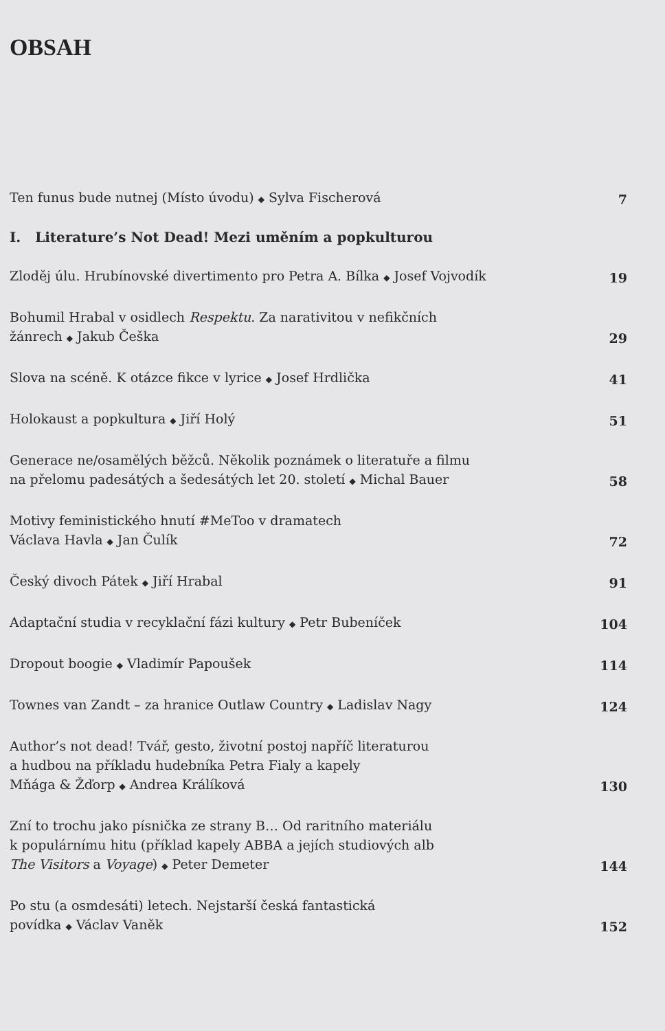OBSAH
Ten funus bude nutnej (Místo úvodu) ◆ Sylva Fischerová
7
I. Literature’s Not Dead! Mezi uměním a popkulturou
Zloděj úlu. Hrubínovské divertimento pro Petra A. Bílka ◆ Josef Vojvodík
19
Bohumil Hrabal v osidlech Respektu. Za narativitou v nefikčních
žánrech ◆ Jakub Češka
29
Slova na scéně. K otázce fikce v lyrice ◆ Josef Hrdlička
41
Holokaust a popkultura ◆ Jiří Holý
51
Generace ne/osamělých běžců. Několik poznámek o literatuře a filmu
na přelomu padesátých a šedesátých let 20. století ◆ Michal Bauer
58
Motivy feministického hnutí #MeToo v dramatech
Václava Havla ◆ Jan Čulík
72
Český divoch Pátek ◆ Jiří Hrabal
91
Adaptační studia v recyklační fázi kultury ◆ Petr Bubeníček
104
Dropout boogie ◆ Vladimír Papoušek
114
Townes van Zandt – za hranice Outlaw Country ◆ Ladislav Nagy
124
Author’s not dead! Tvář, gesto, životní postoj napříč literaturou
a hudbou na příkladu hudebníka Petra Fialy a kapely
Mňága & Žďorp ◆ Andrea Králíková
130
Zní to trochu jako písnička ze strany B… Od raritního materiálu
k populárnímu hitu (příklad kapely ABBA a jejích studiových alb
The Visitors a Voyage) ◆ Peter Demeter
144
Po stu (a osmdesáti) letech. Nejstarší česká fantastická
povídka ◆ Václav Vaněk
152